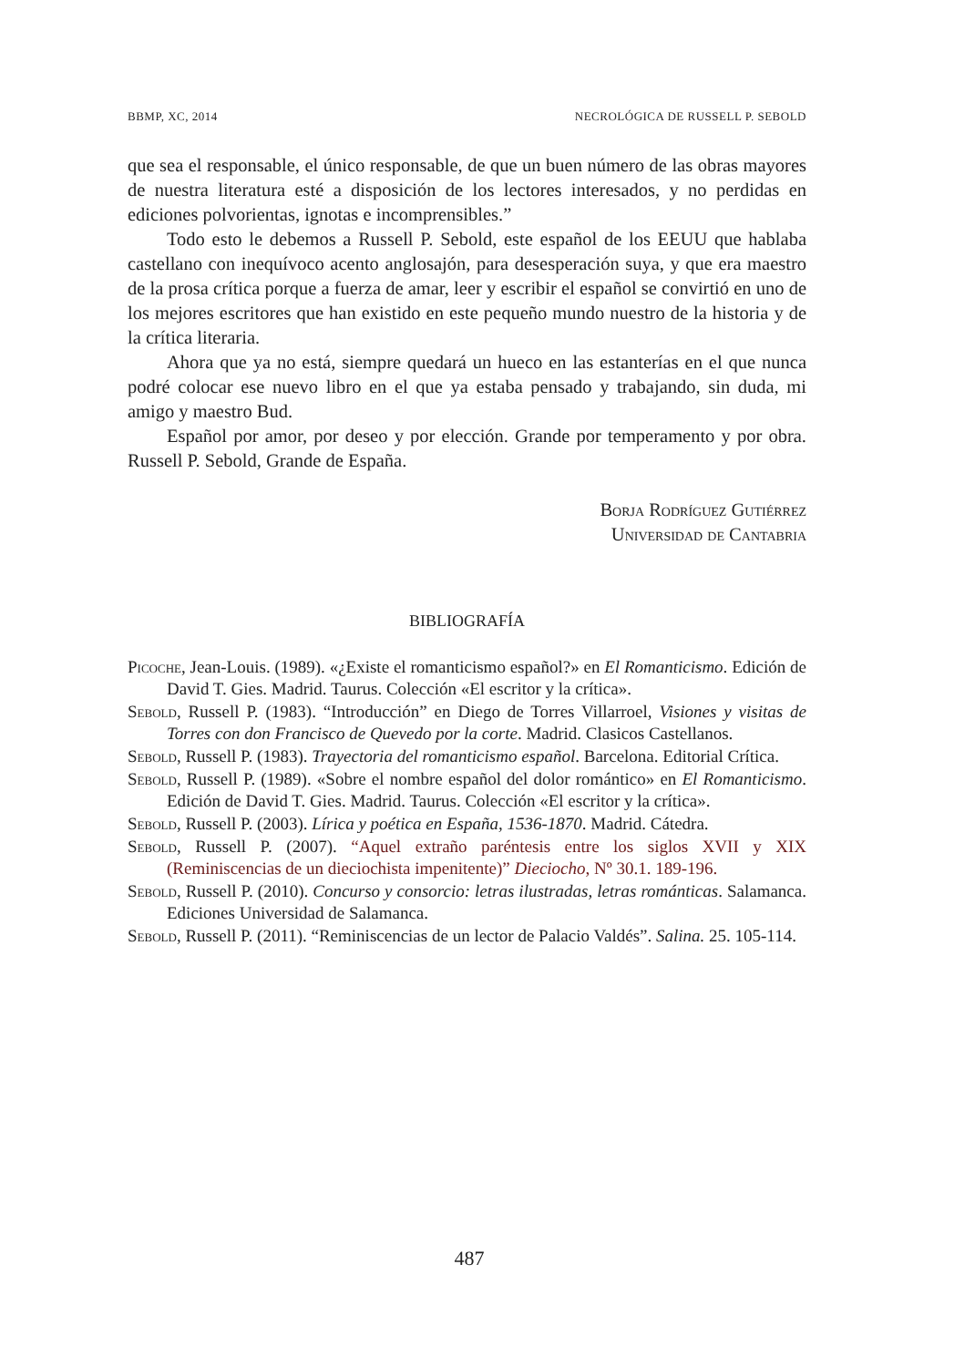BBMP, XC, 2014 NECROLÓGICA DE RUSSELL P. SEBOLD
que sea el responsable, el único responsable, de que un buen número de las obras mayores de nuestra literatura esté a disposición de los lectores interesados, y no perdidas en ediciones polvorientas, ignotas e incomprensibles.”
Todo esto le debemos a Russell P. Sebold, este español de los EEUU que hablaba castellano con inequívoco acento anglosajón, para desesperación suya, y que era maestro de la prosa crítica porque a fuerza de amar, leer y escribir el español se convirtió en uno de los mejores escritores que han existido en este pequeño mundo nuestro de la historia y de la crítica literaria.
Ahora que ya no está, siempre quedará un hueco en las estanterías en el que nunca podré colocar ese nuevo libro en el que ya estaba pensado y trabajando, sin duda, mi amigo y maestro Bud.
Español por amor, por deseo y por elección. Grande por temperamento y por obra. Russell P. Sebold, Grande de España.
Borja Rodríguez Gutiérrez
Universidad de Cantabria
BIBLIOGRAFÍA
Picoche, Jean-Louis. (1989). «¿Existe el romanticismo español?» en El Romanticismo. Edición de David T. Gies. Madrid. Taurus. Colección «El escritor y la crítica».
Sebold, Russell P. (1983). “Introducción” en Diego de Torres Villarroel, Visiones y visitas de Torres con don Francisco de Quevedo por la corte. Madrid. Clasicos Castellanos.
Sebold, Russell P. (1983). Trayectoria del romanticismo español. Barcelona. Editorial Crítica.
Sebold, Russell P. (1989). «Sobre el nombre español del dolor romántico» en El Romanticismo. Edición de David T. Gies. Madrid. Taurus. Colección «El escritor y la crítica».
Sebold, Russell P. (2003). Lírica y poética en España, 1536-1870. Madrid. Cátedra.
Sebold, Russell P. (2007). “Aquel extraño paréntesis entre los siglos XVII y XIX (Reminiscencias de un dieciochista impenitente)” Dieciocho, Nº 30.1. 189-196.
Sebold, Russell P. (2010). Concurso y consorcio: letras ilustradas, letras románticas. Salamanca. Ediciones Universidad de Salamanca.
Sebold, Russell P. (2011). “Reminiscencias de un lector de Palacio Valdés”. Salina. 25. 105-114.
487